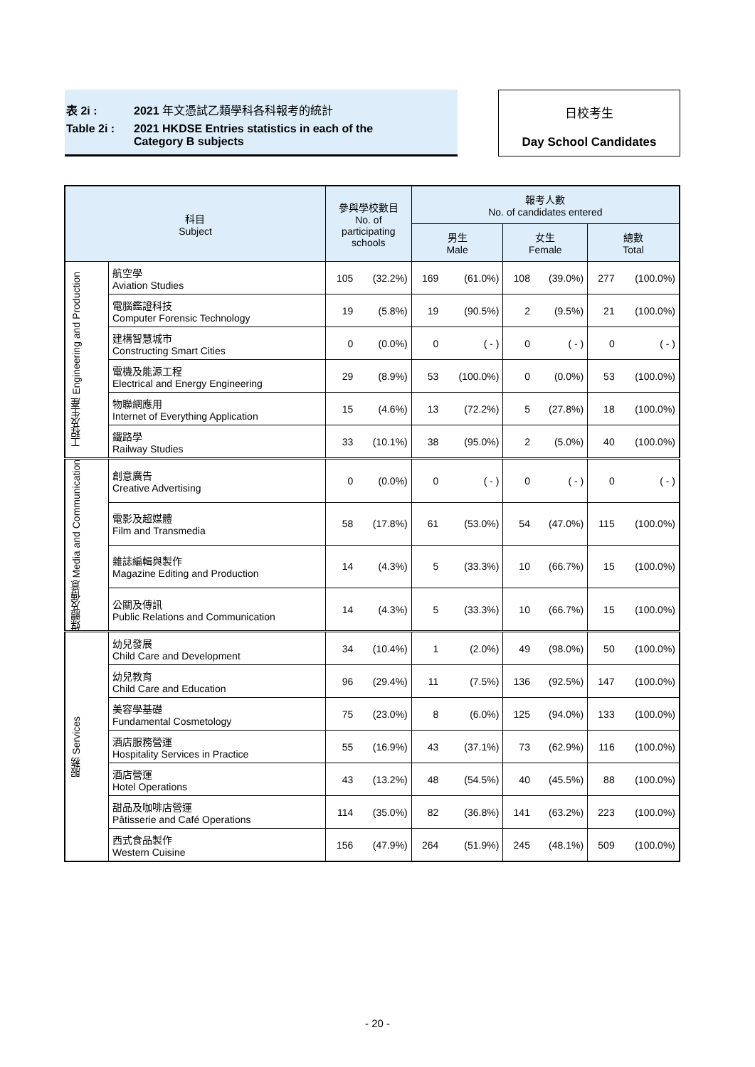表 2i : 2021 年文憑試乙類學科各科報考的統計
Table 2i : 2021 HKDSE Entries statistics in each of the
Category B subjects
日校考生
Day School Candidates
| 科目 Subject | | 參與學校數目 No. of participating schools | | 報考人數 No. of candidates entered | | | | | |
| --- | --- | --- | --- | --- | --- | --- | --- | --- | --- |
| | | | | 男生 Male | | 女生 Female | | 總數 Total | |
| 工程及生產 Engineering and Production | 航空學 Aviation Studies | 105 | (32.2%) | 169 | (61.0%) | 108 | (39.0%) | 277 | (100.0%) |
| | 電腦鑑證科技 Computer Forensic Technology | 19 | (5.8%) | 19 | (90.5%) | 2 | (9.5%) | 21 | (100.0%) |
| | 建構智慧城市 Constructing Smart Cities | 0 | (0.0%) | 0 | ( - ) | 0 | ( - ) | 0 | ( - ) |
| | 電機及能源工程 Electrical and Energy Engineering | 29 | (8.9%) | 53 | (100.0%) | 0 | (0.0%) | 53 | (100.0%) |
| | 物聯網應用 Internet of Everything Application | 15 | (4.6%) | 13 | (72.2%) | 5 | (27.8%) | 18 | (100.0%) |
| | 鐵路學 Railway Studies | 33 | (10.1%) | 38 | (95.0%) | 2 | (5.0%) | 40 | (100.0%) |
| 媒體及傳意 Media and Communication | 創意廣告 Creative Advertising | 0 | (0.0%) | 0 | ( - ) | 0 | ( - ) | 0 | ( - ) |
| | 電影及超媒體 Film and Transmedia | 58 | (17.8%) | 61 | (53.0%) | 54 | (47.0%) | 115 | (100.0%) |
| | 雜誌編輯與製作 Magazine Editing and Production | 14 | (4.3%) | 5 | (33.3%) | 10 | (66.7%) | 15 | (100.0%) |
| | 公關及傳訊 Public Relations and Communication | 14 | (4.3%) | 5 | (33.3%) | 10 | (66.7%) | 15 | (100.0%) |
| 服務 Services | 幼兒發展 Child Care and Development | 34 | (10.4%) | 1 | (2.0%) | 49 | (98.0%) | 50 | (100.0%) |
| | 幼兒教育 Child Care and Education | 96 | (29.4%) | 11 | (7.5%) | 136 | (92.5%) | 147 | (100.0%) |
| | 美容學基礎 Fundamental Cosmetology | 75 | (23.0%) | 8 | (6.0%) | 125 | (94.0%) | 133 | (100.0%) |
| | 酒店服務營運 Hospitality Services in Practice | 55 | (16.9%) | 43 | (37.1%) | 73 | (62.9%) | 116 | (100.0%) |
| | 酒店營運 Hotel Operations | 43 | (13.2%) | 48 | (54.5%) | 40 | (45.5%) | 88 | (100.0%) |
| | 甜品及咖啡店營運 Pâtisserie and Café Operations | 114 | (35.0%) | 82 | (36.8%) | 141 | (63.2%) | 223 | (100.0%) |
| | 西式食品製作 Western Cuisine | 156 | (47.9%) | 264 | (51.9%) | 245 | (48.1%) | 509 | (100.0%) |
- 20 -